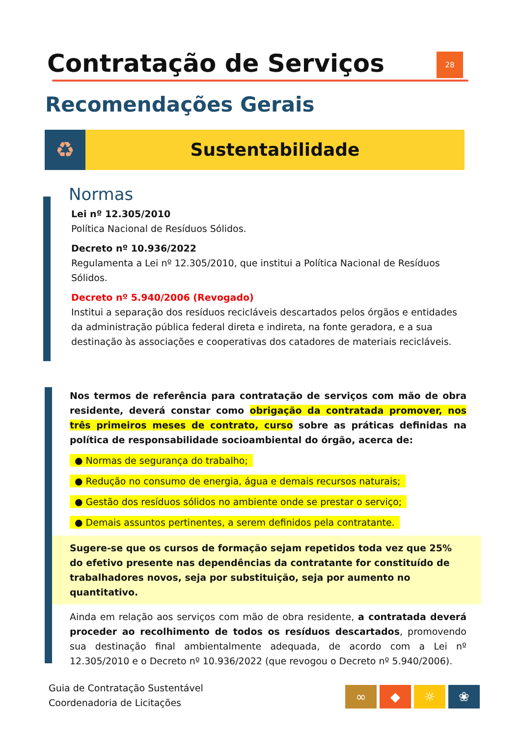Contratação de Serviços 28
Recomendações Gerais
♻
Sustentabilidade
Normas
Lei nº 12.305/2010
Política Nacional de Resíduos Sólidos.
Decreto nº 10.936/2022
Regulamenta a Lei nº 12.305/2010, que institui a Política Nacional de Resíduos Sólidos.
Decreto nº 5.940/2006 (Revogado)
Institui a separação dos resíduos recicláveis descartados pelos órgãos e entidades da administração pública federal direta e indireta, na fonte geradora, e a sua destinação às associações e cooperativas dos catadores de materiais recicláveis.
Nos termos de referência para contratação de serviços com mão de obra residente, deverá constar como obrigação da contratada promover, nos três primeiros meses de contrato, curso sobre as práticas definidas na política de responsabilidade socioambiental do órgão, acerca de:
● Normas de segurança do trabalho;
● Redução no consumo de energia, água e demais recursos naturais;
● Gestão dos resíduos sólidos no ambiente onde se prestar o serviço;
● Demais assuntos pertinentes, a serem definidos pela contratante.
Sugere-se que os cursos de formação sejam repetidos toda vez que 25% do efetivo presente nas dependências da contratante for constituído de trabalhadores novos, seja por substituição, seja por aumento no quantitativo.
Ainda em relação aos serviços com mão de obra residente, a contratada deverá proceder ao recolhimento de todos os resíduos descartados, promovendo sua destinação final ambientalmente adequada, de acordo com a Lei nº 12.305/2010 e o Decreto nº 10.936/2022 (que revogou o Decreto nº 5.940/2006).
Guia de Contratação Sustentável
Coordenadoria de Licitações
∞ ◆ ☼ ❀